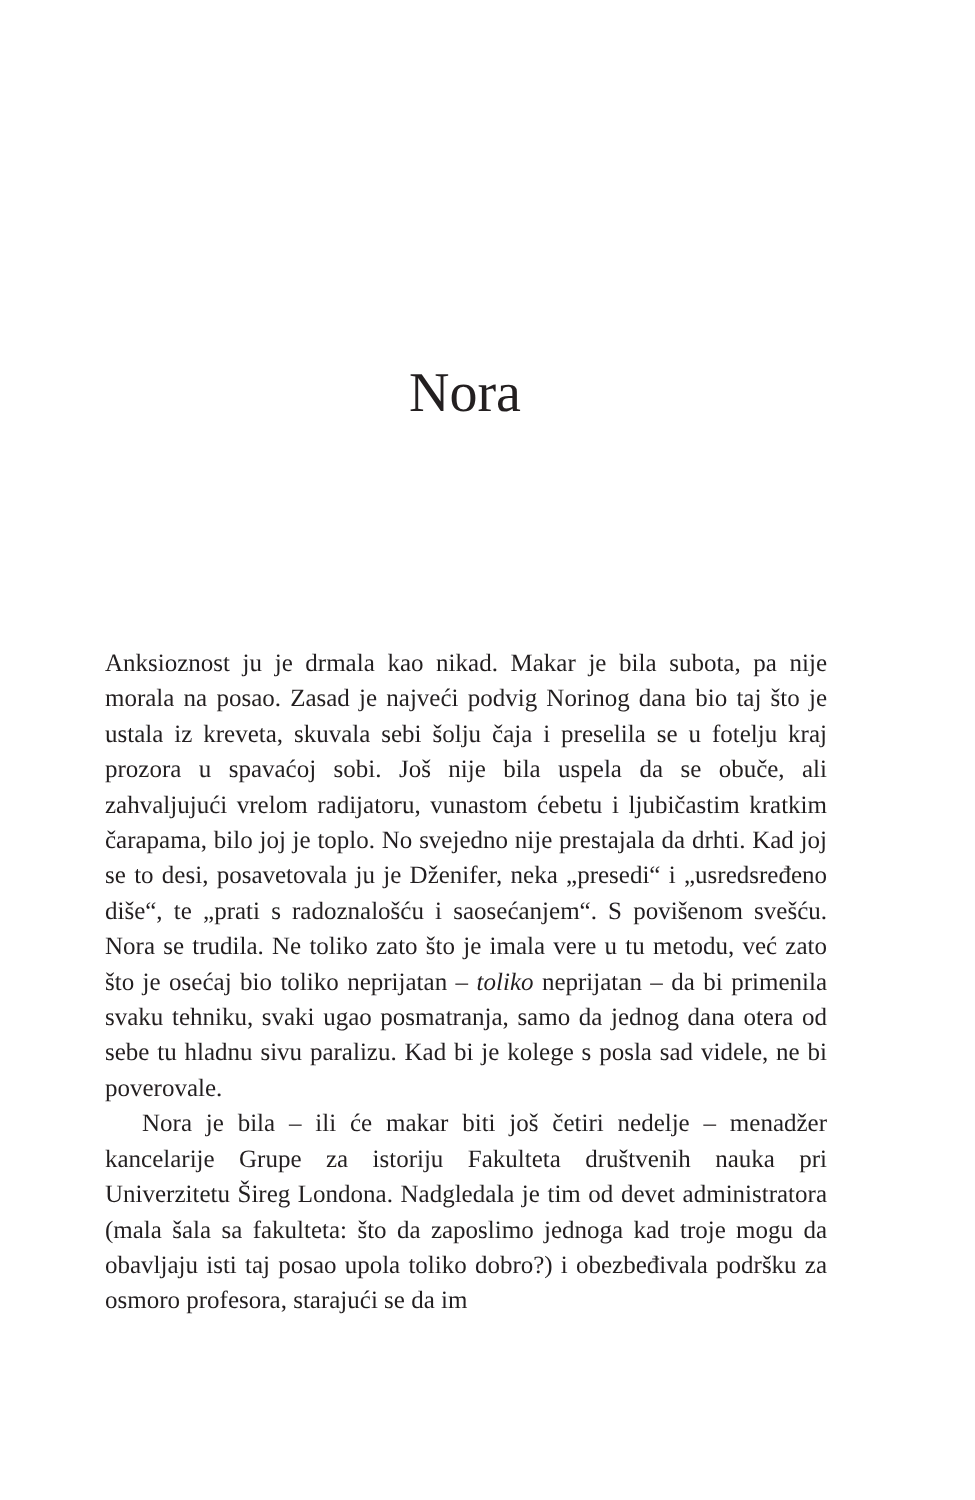Nora
Anksioznost ju je drmala kao nikad. Makar je bila subota, pa nije morala na posao. Zasad je najveći podvig Norinog dana bio taj što je ustala iz kreveta, skuvala sebi šolju čaja i preselila se u fotelju kraj prozora u spavaćoj sobi. Još nije bila uspela da se obuče, ali zahvaljujući vrelom radijatoru, vunastom ćebetu i ljubičastim kratkim čarapama, bilo joj je toplo. No svejedno nije prestajala da drhti. Kad joj se to desi, posavetovala ju je Dženifer, neka „presedi“ i „usredsređeno diše“, te „prati s radoznalošću i saosećanjem“. S povišenom svešću. Nora se trudila. Ne toliko zato što je imala vere u tu metodu, već zato što je osećaj bio toliko neprijatan – toliko neprijatan – da bi primenila svaku tehniku, svaki ugao posmatranja, samo da jednog dana otera od sebe tu hladnu sivu paralizu. Kad bi je kolege s posla sad videle, ne bi poverovale.
Nora je bila – ili će makar biti još četiri nedelje – menadžer kancelarije Grupe za istoriju Fakulteta društvenih nauka pri Univerzitetu Šireg Londona. Nadgledala je tim od devet administratora (mala šala sa fakulteta: što da zaposlimo jednoga kad troje mogu da obavljaju isti taj posao upola toliko dobro?) i obezbeđivala podršku za osmoro profesora, starajući se da im